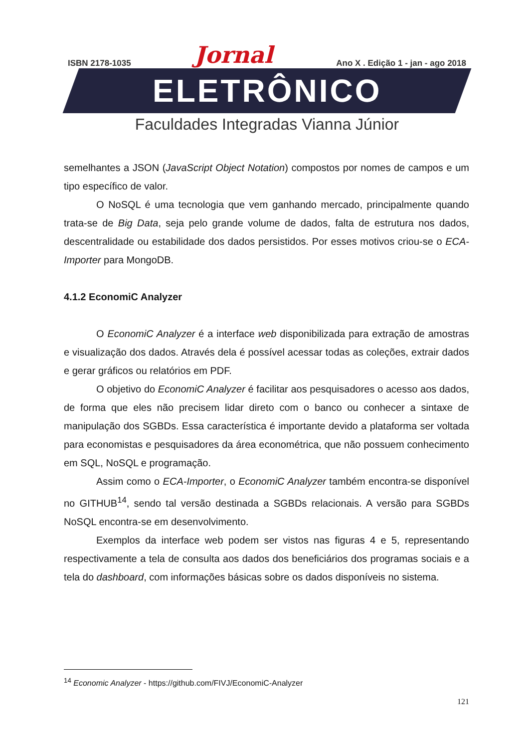ISBN 2178-1035 Jornal Ano X . Edição 1 - jan - ago 2018
ELETRÔNICO
Faculdades Integradas Vianna Júnior
semelhantes a JSON (JavaScript Object Notation) compostos por nomes de campos e um tipo específico de valor.
O NoSQL é uma tecnologia que vem ganhando mercado, principalmente quando trata-se de Big Data, seja pelo grande volume de dados, falta de estrutura nos dados, descentralidade ou estabilidade dos dados persistidos. Por esses motivos criou-se o ECA-Importer para MongoDB.
4.1.2 EconomiC Analyzer
O EconomiC Analyzer é a interface web disponibilizada para extração de amostras e visualização dos dados. Através dela é possível acessar todas as coleções, extrair dados e gerar gráficos ou relatórios em PDF.
O objetivo do EconomiC Analyzer é facilitar aos pesquisadores o acesso aos dados, de forma que eles não precisem lidar direto com o banco ou conhecer a sintaxe de manipulação dos SGBDs. Essa característica é importante devido a plataforma ser voltada para economistas e pesquisadores da área econométrica, que não possuem conhecimento em SQL, NoSQL e programação.
Assim como o ECA-Importer, o EconomiC Analyzer também encontra-se disponível no GITHUB<sup>14</sup>, sendo tal versão destinada a SGBDs relacionais. A versão para SGBDs NoSQL encontra-se em desenvolvimento.
Exemplos da interface web podem ser vistos nas figuras 4 e 5, representando respectivamente a tela de consulta aos dados dos beneficiários dos programas sociais e a tela do dashboard, com informações básicas sobre os dados disponíveis no sistema.
<sup>14</sup> Economic Analyzer - https://github.com/FIVJ/EconomiC-Analyzer
121